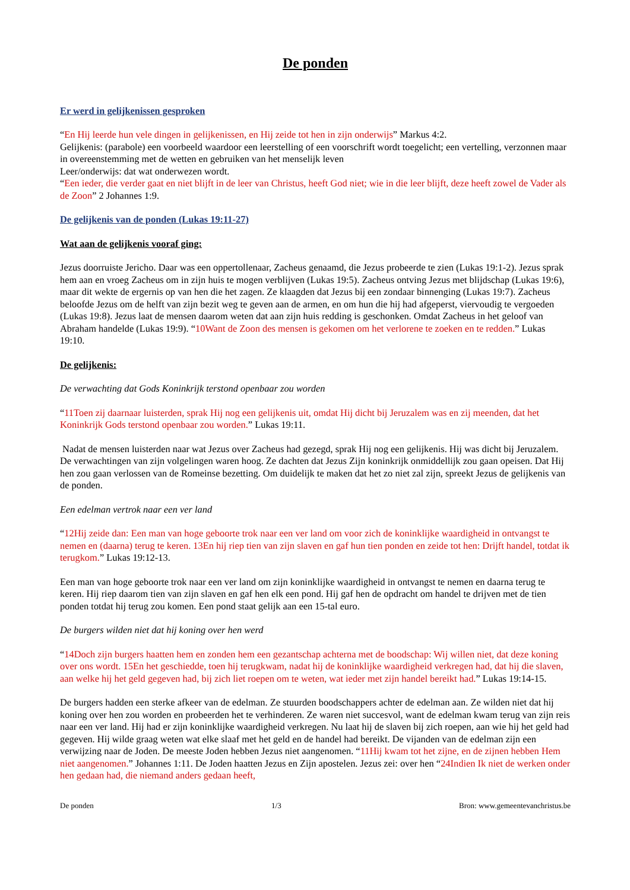De ponden
Er werd in gelijkenissen gesproken
“En Hij leerde hun vele dingen in gelijkenissen, en Hij zeide tot hen in zijn onderwijs” Markus 4:2.
Gelijkenis: (parabole) een voorbeeld waardoor een leerstelling of een voorschrift wordt toegelicht; een vertelling, verzonnen maar in overeenstemming met de wetten en gebruiken van het menselijk leven
Leer/onderwijs: dat wat onderwezen wordt.
“Een ieder, die verder gaat en niet blijft in de leer van Christus, heeft God niet; wie in die leer blijft, deze heeft zowel de Vader als de Zoon” 2 Johannes 1:9.
De gelijkenis van de ponden (Lukas 19:11-27)
Wat aan de gelijkenis vooraf ging:
Jezus doorruiste Jericho. Daar was een oppertollenaar, Zacheus genaamd, die Jezus probeerde te zien (Lukas 19:1-2). Jezus sprak hem aan en vroeg Zacheus om in zijn huis te mogen verblijven (Lukas 19:5). Zacheus ontving Jezus met blijdschap (Lukas 19:6), maar dit wekte de ergernis op van hen die het zagen. Ze klaagden dat Jezus bij een zondaar binnenging (Lukas 19:7). Zacheus beloofde Jezus om de helft van zijn bezit weg te geven aan de armen, en om hun die hij had afgeperst, viervoudig te vergoeden (Lukas 19:8). Jezus laat de mensen daarom weten dat aan zijn huis redding is geschonken. Omdat Zacheus in het geloof van Abraham handelde (Lukas 19:9). “10Want de Zoon des mensen is gekomen om het verlorene te zoeken en te redden.” Lukas 19:10.
De gelijkenis:
De verwachting dat Gods Koninkrijk terstond openbaar zou worden
“11Toen zij daarnaar luisterden, sprak Hij nog een gelijkenis uit, omdat Hij dicht bij Jeruzalem was en zij meenden, dat het Koninkrijk Gods terstond openbaar zou worden.” Lukas 19:11.
Nadat de mensen luisterden naar wat Jezus over Zacheus had gezegd, sprak Hij nog een gelijkenis. Hij was dicht bij Jeruzalem. De verwachtingen van zijn volgelingen waren hoog. Ze dachten dat Jezus Zijn koninkrijk onmiddellijk zou gaan opeisen. Dat Hij hen zou gaan verlossen van de Romeinse bezetting. Om duidelijk te maken dat het zo niet zal zijn, spreekt Jezus de gelijkenis van de ponden.
Een edelman vertrok naar een ver land
“12Hij zeide dan: Een man van hoge geboorte trok naar een ver land om voor zich de koninklijke waardigheid in ontvangst te nemen en (daarna) terug te keren. 13En hij riep tien van zijn slaven en gaf hun tien ponden en zeide tot hen: Drijft handel, totdat ik terugkom.” Lukas 19:12-13.
Een man van hoge geboorte trok naar een ver land om zijn koninklijke waardigheid in ontvangst te nemen en daarna terug te keren. Hij riep daarom tien van zijn slaven en gaf hen elk een pond. Hij gaf hen de opdracht om handel te drijven met de tien ponden totdat hij terug zou komen. Een pond staat gelijk aan een 15-tal euro.
De burgers wilden niet dat hij koning over hen werd
“14Doch zijn burgers haatten hem en zonden hem een gezantschap achterna met de boodschap: Wij willen niet, dat deze koning over ons wordt. 15En het geschiedde, toen hij terugkwam, nadat hij de koninklijke waardigheid verkregen had, dat hij die slaven, aan welke hij het geld gegeven had, bij zich liet roepen om te weten, wat ieder met zijn handel bereikt had.” Lukas 19:14-15.
De burgers hadden een sterke afkeer van de edelman. Ze stuurden boodschappers achter de edelman aan. Ze wilden niet dat hij koning over hen zou worden en probeerden het te verhinderen. Ze waren niet succesvol, want de edelman kwam terug van zijn reis naar een ver land. Hij had er zijn koninklijke waardigheid verkregen. Nu laat hij de slaven bij zich roepen, aan wie hij het geld had gegeven. Hij wilde graag weten wat elke slaaf met het geld en de handel had bereikt. De vijanden van de edelman zijn een verwijzing naar de Joden. De meeste Joden hebben Jezus niet aangenomen. “11Hij kwam tot het zijne, en de zijnen hebben Hem niet aangenomen.” Johannes 1:11. De Joden haatten Jezus en Zijn apostelen. Jezus zei: over hen “24Indien Ik niet de werken onder hen gedaan had, die niemand anders gedaan heeft,
De ponden 1/3 Bron: www.gemeentevanchristus.be